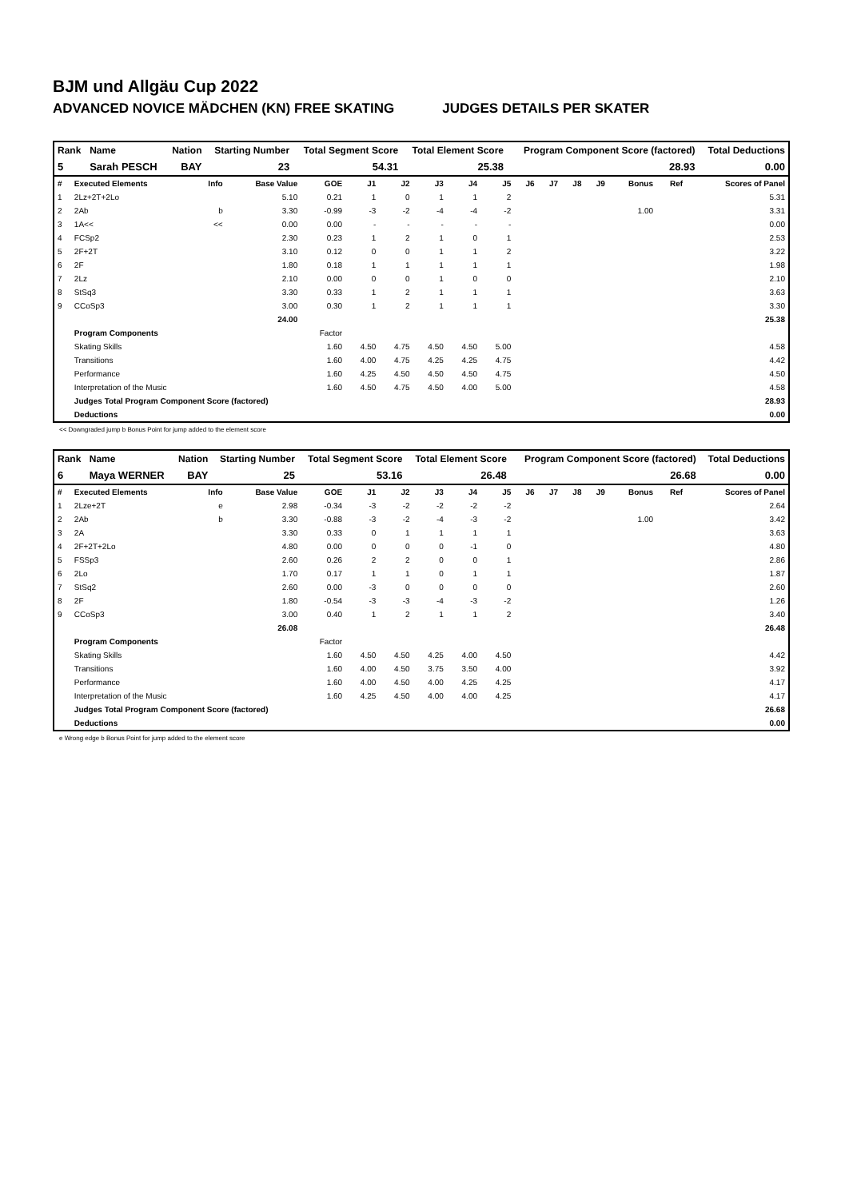BJM und Allgäu Cup 2022
ADVANCED NOVICE MÄDCHEN (KN) FREE SKATING JUDGES DETAILS PER SKATER
| Rank | Name | Nation | Starting Number | Total Segment Score | Total Element Score | Program Component Score (factored) | Total Deductions |
| --- | --- | --- | --- | --- | --- | --- | --- |
| 5 | Sarah PESCH | BAY | 23 | 54.31 | 25.38 | 28.93 | 0.00 |
| # | Executed Elements | Info | Base Value | GOE | J1 | J2 | J3 | J4 | J5 | J6 | J7 | J8 | J9 | Bonus | Ref | Scores of Panel |
| --- | --- | --- | --- | --- | --- | --- | --- | --- | --- | --- | --- | --- | --- | --- | --- | --- |
| 1 | 2Lz+2T+2Lo | | 5.10 | 0.21 | 1 | 0 | 1 | 1 | 2 | | | | | | | 5.31 |
| 2 | 2Ab | b | 3.30 | -0.99 | -3 | -2 | -4 | -4 | -2 | | | | | 1.00 | | 3.31 |
| 3 | 1A<< | << | 0.00 | 0.00 | - | - | - | - | - | | | | | | | 0.00 |
| 4 | FCSp2 | | 2.30 | 0.23 | 1 | 2 | 1 | 0 | 1 | | | | | | | 2.53 |
| 5 | 2F+2T | | 3.10 | 0.12 | 0 | 0 | 1 | 1 | 2 | | | | | | | 3.22 |
| 6 | 2F | | 1.80 | 0.18 | 1 | 1 | 1 | 1 | 1 | | | | | | | 1.98 |
| 7 | 2Lz | | 2.10 | 0.00 | 0 | 0 | 1 | 0 | 0 | | | | | | | 2.10 |
| 8 | StSq3 | | 3.30 | 0.33 | 1 | 2 | 1 | 1 | 1 | | | | | | | 3.63 |
| 9 | CCoSp3 | | 3.00 | 0.30 | 1 | 2 | 1 | 1 | 1 | | | | | | | 3.30 |
| | | | 24.00 | | | | | | | | | | | | | 25.38 |
| | Program Components | | | Factor | | | | | | | | | | | | |
| | Skating Skills | | | 1.60 | 4.50 | 4.75 | 4.50 | 4.50 | 5.00 | | | | | | | 4.58 |
| | Transitions | | | 1.60 | 4.00 | 4.75 | 4.25 | 4.25 | 4.75 | | | | | | | 4.42 |
| | Performance | | | 1.60 | 4.25 | 4.50 | 4.50 | 4.50 | 4.75 | | | | | | | 4.50 |
| | Interpretation of the Music | | | 1.60 | 4.50 | 4.75 | 4.50 | 4.00 | 5.00 | | | | | | | 4.58 |
| | Judges Total Program Component Score (factored) | | | | | | | | | | | | | | | 28.93 |
| | Deductions | | | | | | | | | | | | | | | 0.00 |
<< Downgraded jump b Bonus Point for jump added to the element score
| Rank | Name | Nation | Starting Number | Total Segment Score | Total Element Score | Program Component Score (factored) | Total Deductions |
| --- | --- | --- | --- | --- | --- | --- | --- |
| 6 | Maya WERNER | BAY | 25 | 53.16 | 26.48 | 26.68 | 0.00 |
| # | Executed Elements | Info | Base Value | GOE | J1 | J2 | J3 | J4 | J5 | J6 | J7 | J8 | J9 | Bonus | Ref | Scores of Panel |
| --- | --- | --- | --- | --- | --- | --- | --- | --- | --- | --- | --- | --- | --- | --- | --- | --- |
| 1 | 2Lze+2T | e | 2.98 | -0.34 | -3 | -2 | -2 | -2 | -2 | | | | | | | 2.64 |
| 2 | 2Ab | b | 3.30 | -0.88 | -3 | -2 | -4 | -3 | -2 | | | | | 1.00 | | 3.42 |
| 3 | 2A | | 3.30 | 0.33 | 0 | 1 | 1 | 1 | 1 | | | | | | | 3.63 |
| 4 | 2F+2T+2Lo | | 4.80 | 0.00 | 0 | 0 | 0 | -1 | 0 | | | | | | | 4.80 |
| 5 | FSSp3 | | 2.60 | 0.26 | 2 | 2 | 0 | 0 | 1 | | | | | | | 2.86 |
| 6 | 2Lo | | 1.70 | 0.17 | 1 | 1 | 0 | 1 | 1 | | | | | | | 1.87 |
| 7 | StSq2 | | 2.60 | 0.00 | -3 | 0 | 0 | 0 | 0 | | | | | | | 2.60 |
| 8 | 2F | | 1.80 | -0.54 | -3 | -3 | -4 | -3 | -2 | | | | | | | 1.26 |
| 9 | CCoSp3 | | 3.00 | 0.40 | 1 | 2 | 1 | 1 | 2 | | | | | | | 3.40 |
| | | | 26.08 | | | | | | | | | | | | | 26.48 |
| | Program Components | | | Factor | | | | | | | | | | | | |
| | Skating Skills | | | 1.60 | 4.50 | 4.50 | 4.25 | 4.00 | 4.50 | | | | | | | 4.42 |
| | Transitions | | | 1.60 | 4.00 | 4.50 | 3.75 | 3.50 | 4.00 | | | | | | | 3.92 |
| | Performance | | | 1.60 | 4.00 | 4.50 | 4.00 | 4.25 | 4.25 | | | | | | | 4.17 |
| | Interpretation of the Music | | | 1.60 | 4.25 | 4.50 | 4.00 | 4.00 | 4.25 | | | | | | | 4.17 |
| | Judges Total Program Component Score (factored) | | | | | | | | | | | | | | | 26.68 |
| | Deductions | | | | | | | | | | | | | | | 0.00 |
e Wrong edge b Bonus Point for jump added to the element score